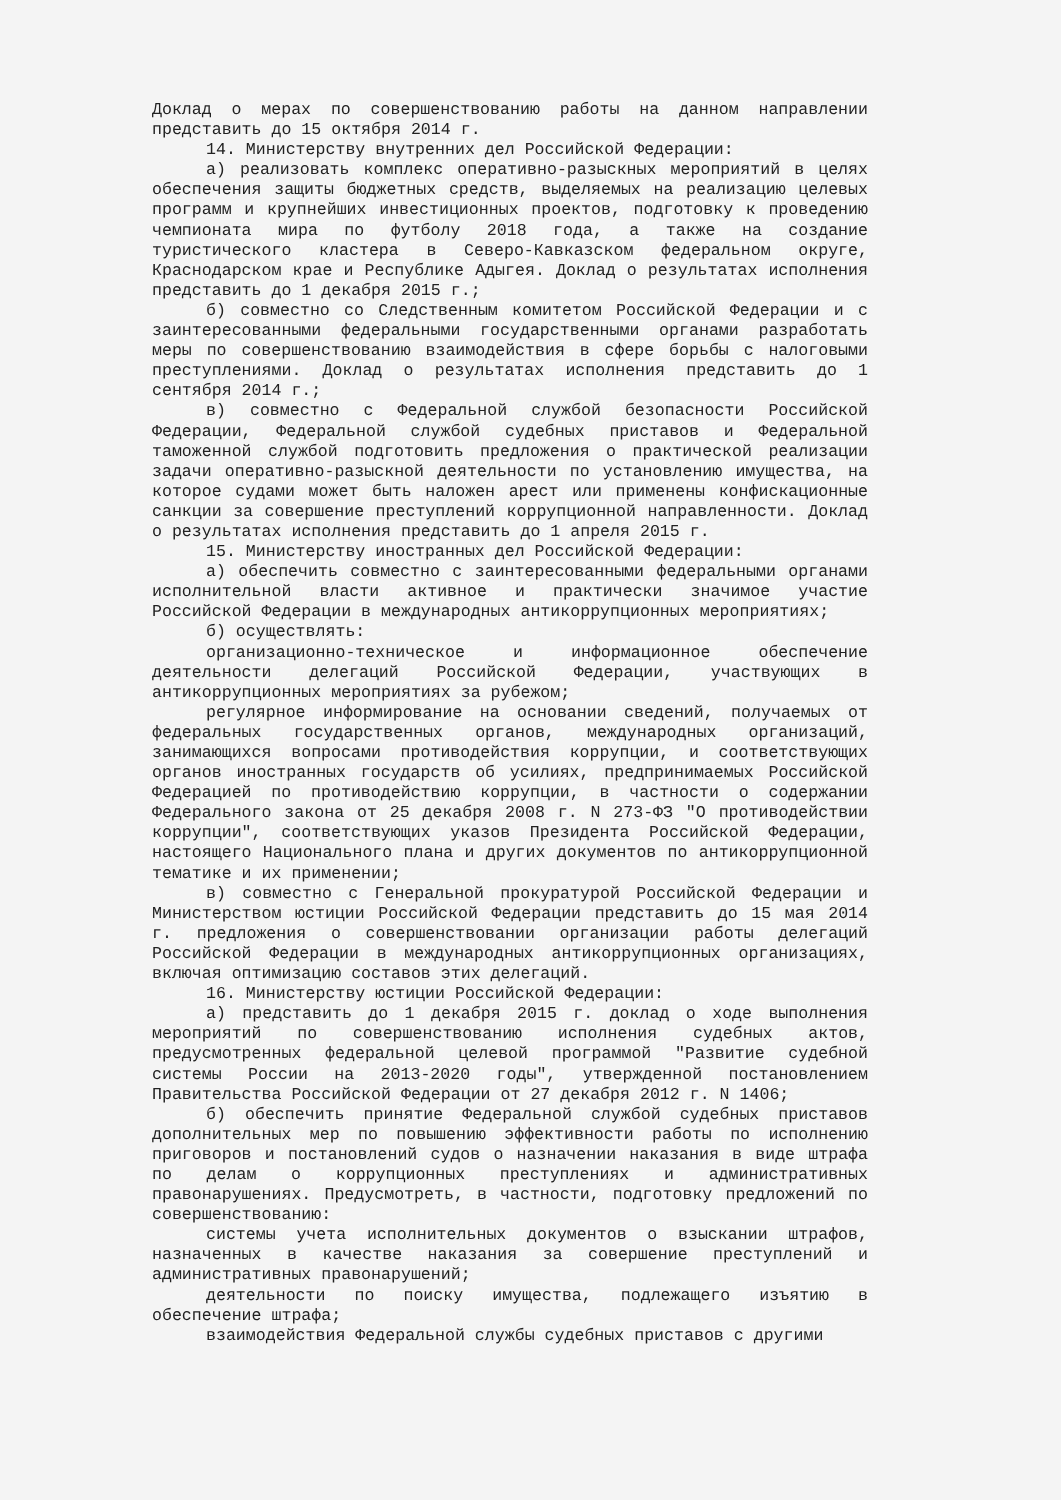Доклад о мерах по совершенствованию работы на данном направлении представить до 15 октября 2014 г.
14. Министерству внутренних дел Российской Федерации:
а) реализовать комплекс оперативно-разыскных мероприятий в целях обеспечения защиты бюджетных средств, выделяемых на реализацию целевых программ и крупнейших инвестиционных проектов, подготовку к проведению чемпионата мира по футболу 2018 года, а также на создание туристического кластера в Северо-Кавказском федеральном округе, Краснодарском крае и Республике Адыгея. Доклад о результатах исполнения представить до 1 декабря 2015 г.;
б) совместно со Следственным комитетом Российской Федерации и с заинтересованными федеральными государственными органами разработать меры по совершенствованию взаимодействия в сфере борьбы с налоговыми преступлениями. Доклад о результатах исполнения представить до 1 сентября 2014 г.;
в) совместно с Федеральной службой безопасности Российской Федерации, Федеральной службой судебных приставов и Федеральной таможенной службой подготовить предложения о практической реализации задачи оперативно-разыскной деятельности по установлению имущества, на которое судами может быть наложен арест или применены конфискационные санкции за совершение преступлений коррупционной направленности. Доклад о результатах исполнения представить до 1 апреля 2015 г.
15. Министерству иностранных дел Российской Федерации:
а) обеспечить совместно с заинтересованными федеральными органами исполнительной власти активное и практически значимое участие Российской Федерации в международных антикоррупционных мероприятиях;
б) осуществлять:
организационно-техническое и информационное обеспечение деятельности делегаций Российской Федерации, участвующих в антикоррупционных мероприятиях за рубежом;
регулярное информирование на основании сведений, получаемых от федеральных государственных органов, международных организаций, занимающихся вопросами противодействия коррупции, и соответствующих органов иностранных государств об усилиях, предпринимаемых Российской Федерацией по противодействию коррупции, в частности о содержании Федерального закона от 25 декабря 2008 г. N 273-ФЗ "О противодействии коррупции", соответствующих указов Президента Российской Федерации, настоящего Национального плана и других документов по антикоррупционной тематике и их применении;
в) совместно с Генеральной прокуратурой Российской Федерации и Министерством юстиции Российской Федерации представить до 15 мая 2014 г. предложения о совершенствовании организации работы делегаций Российской Федерации в международных антикоррупционных организациях, включая оптимизацию составов этих делегаций.
16. Министерству юстиции Российской Федерации:
а) представить до 1 декабря 2015 г. доклад о ходе выполнения мероприятий по совершенствованию исполнения судебных актов, предусмотренных федеральной целевой программой "Развитие судебной системы России на 2013-2020 годы", утвержденной постановлением Правительства Российской Федерации от 27 декабря 2012 г. N 1406;
б) обеспечить принятие Федеральной службой судебных приставов дополнительных мер по повышению эффективности работы по исполнению приговоров и постановлений судов о назначении наказания в виде штрафа по делам о коррупционных преступлениях и административных правонарушениях. Предусмотреть, в частности, подготовку предложений по совершенствованию:
системы учета исполнительных документов о взыскании штрафов, назначенных в качестве наказания за совершение преступлений и административных правонарушений;
деятельности по поиску имущества, подлежащего изъятию в обеспечение штрафа;
взаимодействия Федеральной службы судебных приставов с другими